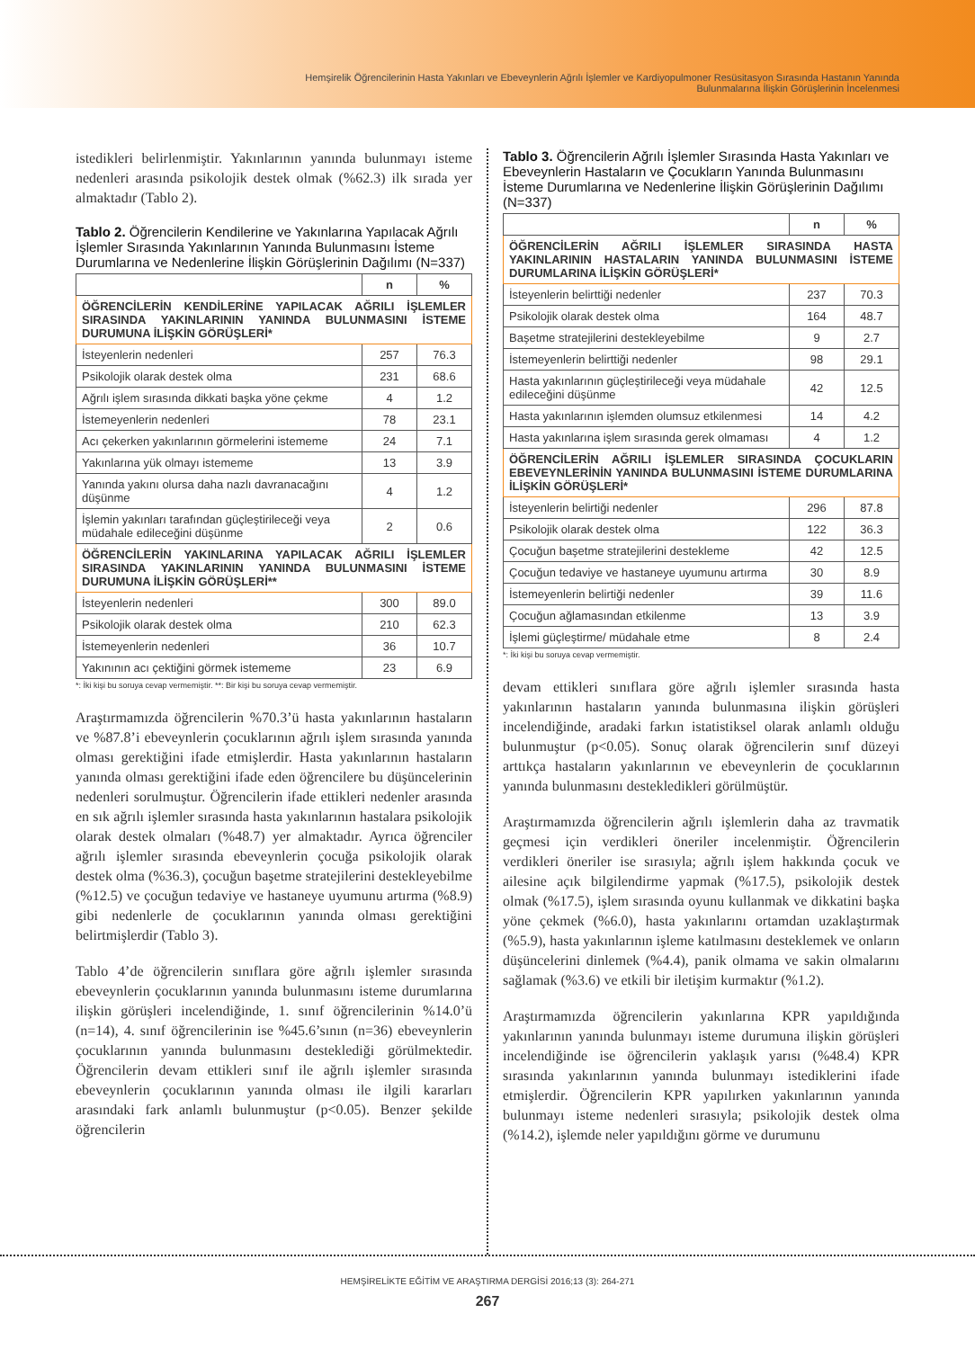Hemşirelik Öğrencilerinin Hasta Yakınları ve Ebeveynlerin Ağrılı İşlemler ve Kardiyopulmoner Resüsitasyon Sırasında Hastanın Yanında
Bulunmalarına İlişkin Görüşlerinin İncelenmesi
istedikleri belirlenmiştir. Yakınlarının yanında bulunmayı isteme nedenleri arasında psikolojik destek olmak (%62.3) ilk sırada yer almaktadır (Tablo 2).
Tablo 2. Öğrencilerin Kendilerine ve Yakınlarına Yapılacak Ağrılı İşlemler Sırasında Yakınlarının Yanında Bulunmasını İsteme Durumlarına ve Nedenlerine İlişkin Görüşlerinin Dağılımı (N=337)
| | n | % |
| --- | --- | --- |
| ÖĞRENCİLERİN KENDİLERİNE YAPILACAK AĞRILI İŞLEMLER SIRASINDA YAKINLARININ YANINDA BULUNMASINI İSTEME DURUMUNA İLİŞKİN GÖRÜŞLERİ* | | |
| İsteyenlerin nedenleri | 257 | 76.3 |
| Psikolojik olarak destek olma | 231 | 68.6 |
| Ağrılı işlem sırasında dikkati başka yöne çekme | 4 | 1.2 |
| İstemeyenlerin nedenleri | 78 | 23.1 |
| Acı çekerken yakınlarının görmelerini istememe | 24 | 7.1 |
| Yakınlarına yük olmayı istememe | 13 | 3.9 |
| Yanında yakını olursa daha nazlı davranacağını düşünme | 4 | 1.2 |
| İşlemin yakınları tarafından güçleştirileceği veya müdahale edileceğini düşünme | 2 | 0.6 |
| ÖĞRENCİLERİN YAKINLARINA YAPILACAK AĞRILI İŞLEMLER SIRASINDA YAKINLARININ YANINDA BULUNMASINI İSTEME DURUMUNA İLİŞKİN GÖRÜŞLERİ** | | |
| İsteyenlerin nedenleri | 300 | 89.0 |
| Psikolojik olarak destek olma | 210 | 62.3 |
| İstemeyenlerin nedenleri | 36 | 10.7 |
| Yakınının acı çektiğini görmek istememe | 23 | 6.9 |
*: İki kişi bu soruya cevap vermemiştir. **: Bir kişi bu soruya cevap vermemiştir.
Araştırmamızda öğrencilerin %70.3’ü hasta yakınlarının hastaların ve %87.8’i ebeveynlerin çocuklarının ağrılı işlem sırasında yanında olması gerektiğini ifade etmişlerdir. Hasta yakınlarının hastaların yanında olması gerektiğini ifade eden öğrencilere bu düşüncelerinin nedenleri sorulmuştur. Öğrencilerin ifade ettikleri nedenler arasında en sık ağrılı işlemler sırasında hasta yakınlarının hastalara psikolojik olarak destek olmaları (%48.7) yer almaktadır. Ayrıca öğrenciler ağrılı işlemler sırasında ebeveynlerin çocuğa psikolojik olarak destek olma (%36.3), çocuğun başetme stratejilerini destekleyebilme (%12.5) ve çocuğun tedaviye ve hastaneye uyumunu artırma (%8.9) gibi nedenlerle de çocuklarının yanında olması gerektiğini belirtmişlerdir (Tablo 3).
Tablo 4’de öğrencilerin sınıflara göre ağrılı işlemler sırasında ebeveynlerin çocuklarının yanında bulunmasını isteme durumlarına ilişkin görüşleri incelendiğinde, 1. sınıf öğrencilerinin %14.0’ü (n=14), 4. sınıf öğrencilerinin ise %45.6’sının (n=36) ebeveynlerin çocuklarının yanında bulunmasını desteklediği görülmektedir. Öğrencilerin devam ettikleri sınıf ile ağrılı işlemler sırasında ebeveynlerin çocuklarının yanında olması ile ilgili kararları arasındaki fark anlamlı bulunmuştur (p<0.05). Benzer şekilde öğrencilerin
Tablo 3. Öğrencilerin Ağrılı İşlemler Sırasında Hasta Yakınları ve Ebeveynlerin Hastaların ve Çocukların Yanında Bulunmasını İsteme Durumlarına ve Nedenlerine İlişkin Görüşlerinin Dağılımı (N=337)
| | n | % |
| --- | --- | --- |
| ÖĞRENCİLERİN AĞRILI İŞLEMLER SIRASINDA HASTA YAKINLARININ HASTALARIN YANINDA BULUNMASINI İSTEME DURUMLARINA İLİŞKİN GÖRÜŞLERİ* | | |
| İsteyenlerin belirttiği nedenler | 237 | 70.3 |
| Psikolojik olarak destek olma | 164 | 48.7 |
| Başetme stratejilerini destekleyebilme | 9 | 2.7 |
| İstemeyenlerin belirttiği nedenler | 98 | 29.1 |
| Hasta yakınlarının güçleştirileceği veya müdahale edileceğini düşünme | 42 | 12.5 |
| Hasta yakınlarının işlemden olumsuz etkilenmesi | 14 | 4.2 |
| Hasta yakınlarına işlem sırasında gerek olmaması | 4 | 1.2 |
| ÖĞRENCİLERİN AĞRILI İŞLEMLER SIRASINDA ÇOCUKLARIN EBEVEYNLERİNİN YANINDA BULUNMASINI İSTEME DURUMLARINA İLİŞKİN GÖRÜŞLERİ* | | |
| İsteyenlerin belirtiği nedenler | 296 | 87.8 |
| Psikolojik olarak destek olma | 122 | 36.3 |
| Çocuğun başetme stratejilerini destekleme | 42 | 12.5 |
| Çocuğun tedaviye ve hastaneye uyumunu artırma | 30 | 8.9 |
| İstemeyenlerin belirtiği nedenler | 39 | 11.6 |
| Çocuğun ağlamasından etkilenme | 13 | 3.9 |
| İşlemi güçleştirme/ müdahale etme | 8 | 2.4 |
*: İki kişi bu soruya cevap vermemiştir.
devam ettikleri sınıflara göre ağrılı işlemler sırasında hasta yakınlarının hastaların yanında bulunmasına ilişkin görüşleri incelendiğinde, aradaki farkın istatistiksel olarak anlamlı olduğu bulunmuştur (p<0.05). Sonuç olarak öğrencilerin sınıf düzeyi arttıkça hastaların yakınlarının ve ebeveynlerin de çocuklarının yanında bulunmasını destekledikleri görülmüştür.
Araştırmamızda öğrencilerin ağrılı işlemlerin daha az travmatik geçmesi için verdikleri öneriler incelenmiştir. Öğrencilerin verdikleri öneriler ise sırasıyla; ağrılı işlem hakkında çocuk ve ailesine açık bilgilendirme yapmak (%17.5), psikolojik destek olmak (%17.5), işlem sırasında oyunu kullanmak ve dikkatini başka yöne çekmek (%6.0), hasta yakınlarını ortamdan uzaklaştırmak (%5.9), hasta yakınlarının işleme katılmasını desteklemek ve onların düşüncelerini dinlemek (%4.4), panik olmama ve sakin olmalarını sağlamak (%3.6) ve etkili bir iletişim kurmaktır (%1.2).
Araştırmamızda öğrencilerin yakınlarına KPR yapıldığında yakınlarının yanında bulunmayı isteme durumuna ilişkin görüşleri incelendiğinde ise öğrencilerin yaklaşık yarısı (%48.4) KPR sırasında yakınlarının yanında bulunmayı istediklerini ifade etmişlerdir. Öğrencilerin KPR yapılırken yakınlarının yanında bulunmayı isteme nedenleri sırasıyla; psikolojik destek olma (%14.2), işlemde neler yapıldığını görme ve durumunu
HEMŞİRELİKTE EĞİTİM VE ARAŞTIRMA DERGİSİ 2016;13 (3): 264-271
267